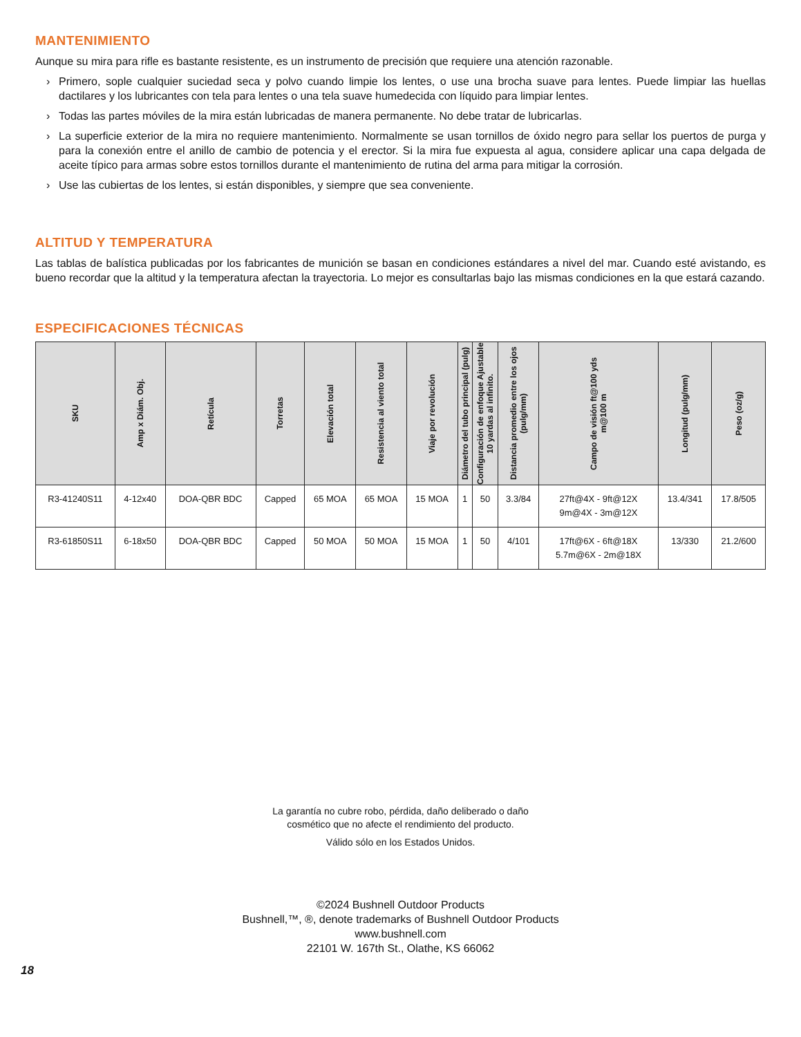MANTENIMIENTO
Aunque su mira para rifle es bastante resistente, es un instrumento de precisión que requiere una atención razonable.
› Primero, sople cualquier suciedad seca y polvo cuando limpie los lentes, o use una brocha suave para lentes. Puede limpiar las huellas dactilares y los lubricantes con tela para lentes o una tela suave humedecida con líquido para limpiar lentes.
› Todas las partes móviles de la mira están lubricadas de manera permanente. No debe tratar de lubricarlas.
› La superficie exterior de la mira no requiere mantenimiento. Normalmente se usan tornillos de óxido negro para sellar los puertos de purga y para la conexión entre el anillo de cambio de potencia y el erector. Si la mira fue expuesta al agua, considere aplicar una capa delgada de aceite típico para armas sobre estos tornillos durante el mantenimiento de rutina del arma para mitigar la corrosión.
› Use las cubiertas de los lentes, si están disponibles, y siempre que sea conveniente.
ALTITUD Y TEMPERATURA
Las tablas de balística publicadas por los fabricantes de munición se basan en condiciones estándares a nivel del mar. Cuando esté avistando, es bueno recordar que la altitud y la temperatura afectan la trayectoria. Lo mejor es consultarlas bajo las mismas condiciones en la que estará cazando.
ESPECIFICACIONES TÉCNICAS
| SKU | Amp x Diám. Obj. | Retícula | Torretas | Elevación total | Resistencia al viento total | Viaje por revolución | Diámetro del tubo principal (pulg) | Configuración de enfoque Ajustable 10 yardas al infinito. | Distancia promedio entre los ojos (pulg/mm) | Campo de visión ft@100 yds m@100 m | Longitud (pulg/mm) | Peso (oz/g) |
| --- | --- | --- | --- | --- | --- | --- | --- | --- | --- | --- | --- | --- |
| R3-41240S11 | 4-12x40 | DOA-QBR BDC | Capped | 65 MOA | 65 MOA | 15 MOA | 1 | 50 | 3.3/84 | 27ft@4X - 9ft@12X 9m@4X - 3m@12X | 13.4/341 | 17.8/505 |
| R3-61850S11 | 6-18x50 | DOA-QBR BDC | Capped | 50 MOA | 50 MOA | 15 MOA | 1 | 50 | 4/101 | 17ft@6X - 6ft@18X 5.7m@6X - 2m@18X | 13/330 | 21.2/600 |
La garantía no cubre robo, pérdida, daño deliberado o daño
cosmético que no afecte el rendimiento del producto.
Válido sólo en los Estados Unidos.
©2024 Bushnell Outdoor Products
Bushnell,™, ®, denote trademarks of Bushnell Outdoor Products
www.bushnell.com
22101 W. 167th St., Olathe, KS 66062
18